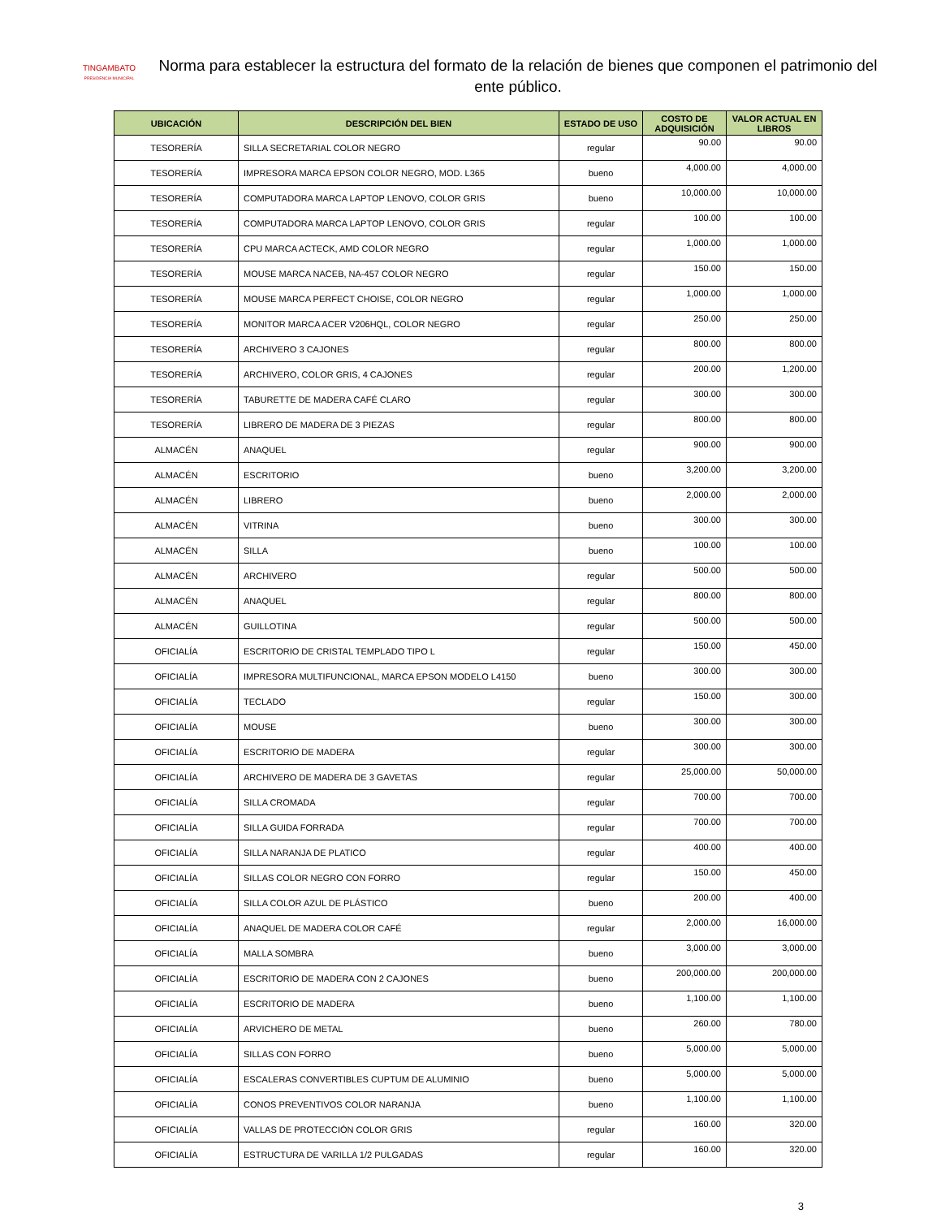TINGAMBATO
PRESIDENCIA MUNICIPAL
Norma para establecer la estructura del formato de la relación de bienes que componen el patrimonio del ente público.
| UBICACIÓN | DESCRIPCIÓN DEL BIEN | ESTADO DE USO | COSTO DE ADQUISICIÓN | VALOR ACTUAL EN LIBROS |
| --- | --- | --- | --- | --- |
| TESORERÍA | SILLA SECRETARIAL COLOR NEGRO | regular | 90.00 | 90.00 |
| TESORERÍA | IMPRESORA MARCA EPSON COLOR NEGRO, MOD. L365 | bueno | 4,000.00 | 4,000.00 |
| TESORERÍA | COMPUTADORA MARCA LAPTOP LENOVO, COLOR GRIS | bueno | 10,000.00 | 10,000.00 |
| TESORERÍA | COMPUTADORA MARCA LAPTOP LENOVO, COLOR GRIS | regular | 100.00 | 100.00 |
| TESORERÍA | CPU MARCA ACTECK, AMD COLOR NEGRO | regular | 1,000.00 | 1,000.00 |
| TESORERÍA | MOUSE MARCA NACEB, NA-457 COLOR NEGRO | regular | 150.00 | 150.00 |
| TESORERÍA | MOUSE MARCA PERFECT CHOISE, COLOR NEGRO | regular | 1,000.00 | 1,000.00 |
| TESORERÍA | MONITOR MARCA ACER V206HQL, COLOR NEGRO | regular | 250.00 | 250.00 |
| TESORERÍA | ARCHIVERO 3 CAJONES | regular | 800.00 | 800.00 |
| TESORERÍA | ARCHIVERO, COLOR GRIS, 4 CAJONES | regular | 200.00 | 1,200.00 |
| TESORERÍA | TABURETTE DE MADERA CAFÉ CLARO | regular | 300.00 | 300.00 |
| TESORERÍA | LIBRERO DE MADERA DE 3 PIEZAS | regular | 800.00 | 800.00 |
| ALMACÉN | ANAQUEL | regular | 900.00 | 900.00 |
| ALMACÉN | ESCRITORIO | bueno | 3,200.00 | 3,200.00 |
| ALMACÉN | LIBRERO | bueno | 2,000.00 | 2,000.00 |
| ALMACÉN | VITRINA | bueno | 300.00 | 300.00 |
| ALMACÉN | SILLA | bueno | 100.00 | 100.00 |
| ALMACÉN | ARCHIVERO | regular | 500.00 | 500.00 |
| ALMACÉN | ANAQUEL | regular | 800.00 | 800.00 |
| ALMACÉN | GUILLOTINA | regular | 500.00 | 500.00 |
| OFICIALÍA | ESCRITORIO DE CRISTAL TEMPLADO TIPO L | regular | 150.00 | 450.00 |
| OFICIALÍA | IMPRESORA MULTIFUNCIONAL, MARCA EPSON MODELO L4150 | bueno | 300.00 | 300.00 |
| OFICIALÍA | TECLADO | regular | 150.00 | 300.00 |
| OFICIALÍA | MOUSE | bueno | 300.00 | 300.00 |
| OFICIALÍA | ESCRITORIO DE MADERA | regular | 300.00 | 300.00 |
| OFICIALÍA | ARCHIVERO DE MADERA DE 3 GAVETAS | regular | 25,000.00 | 50,000.00 |
| OFICIALÍA | SILLA CROMADA | regular | 700.00 | 700.00 |
| OFICIALÍA | SILLA GUIDA FORRADA | regular | 700.00 | 700.00 |
| OFICIALÍA | SILLA NARANJA DE PLATICO | regular | 400.00 | 400.00 |
| OFICIALÍA | SILLAS COLOR NEGRO CON FORRO | regular | 150.00 | 450.00 |
| OFICIALÍA | SILLA COLOR AZUL DE PLÁSTICO | bueno | 200.00 | 400.00 |
| OFICIALÍA | ANAQUEL DE MADERA COLOR CAFÉ | regular | 2,000.00 | 16,000.00 |
| OFICIALÍA | MALLA SOMBRA | bueno | 3,000.00 | 3,000.00 |
| OFICIALÍA | ESCRITORIO DE MADERA CON 2 CAJONES | bueno | 200,000.00 | 200,000.00 |
| OFICIALÍA | ESCRITORIO DE MADERA | bueno | 1,100.00 | 1,100.00 |
| OFICIALÍA | ARVICHERO DE METAL | bueno | 260.00 | 780.00 |
| OFICIALÍA | SILLAS CON FORRO | bueno | 5,000.00 | 5,000.00 |
| OFICIALÍA | ESCALERAS CONVERTIBLES CUPTUM DE ALUMINIO | bueno | 5,000.00 | 5,000.00 |
| OFICIALÍA | CONOS PREVENTIVOS COLOR NARANJA | bueno | 1,100.00 | 1,100.00 |
| OFICIALÍA | VALLAS DE PROTECCIÓN COLOR GRIS | regular | 160.00 | 320.00 |
| OFICIALÍA | ESTRUCTURA DE VARILLA 1/2 PULGADAS | regular | 160.00 | 320.00 |
3